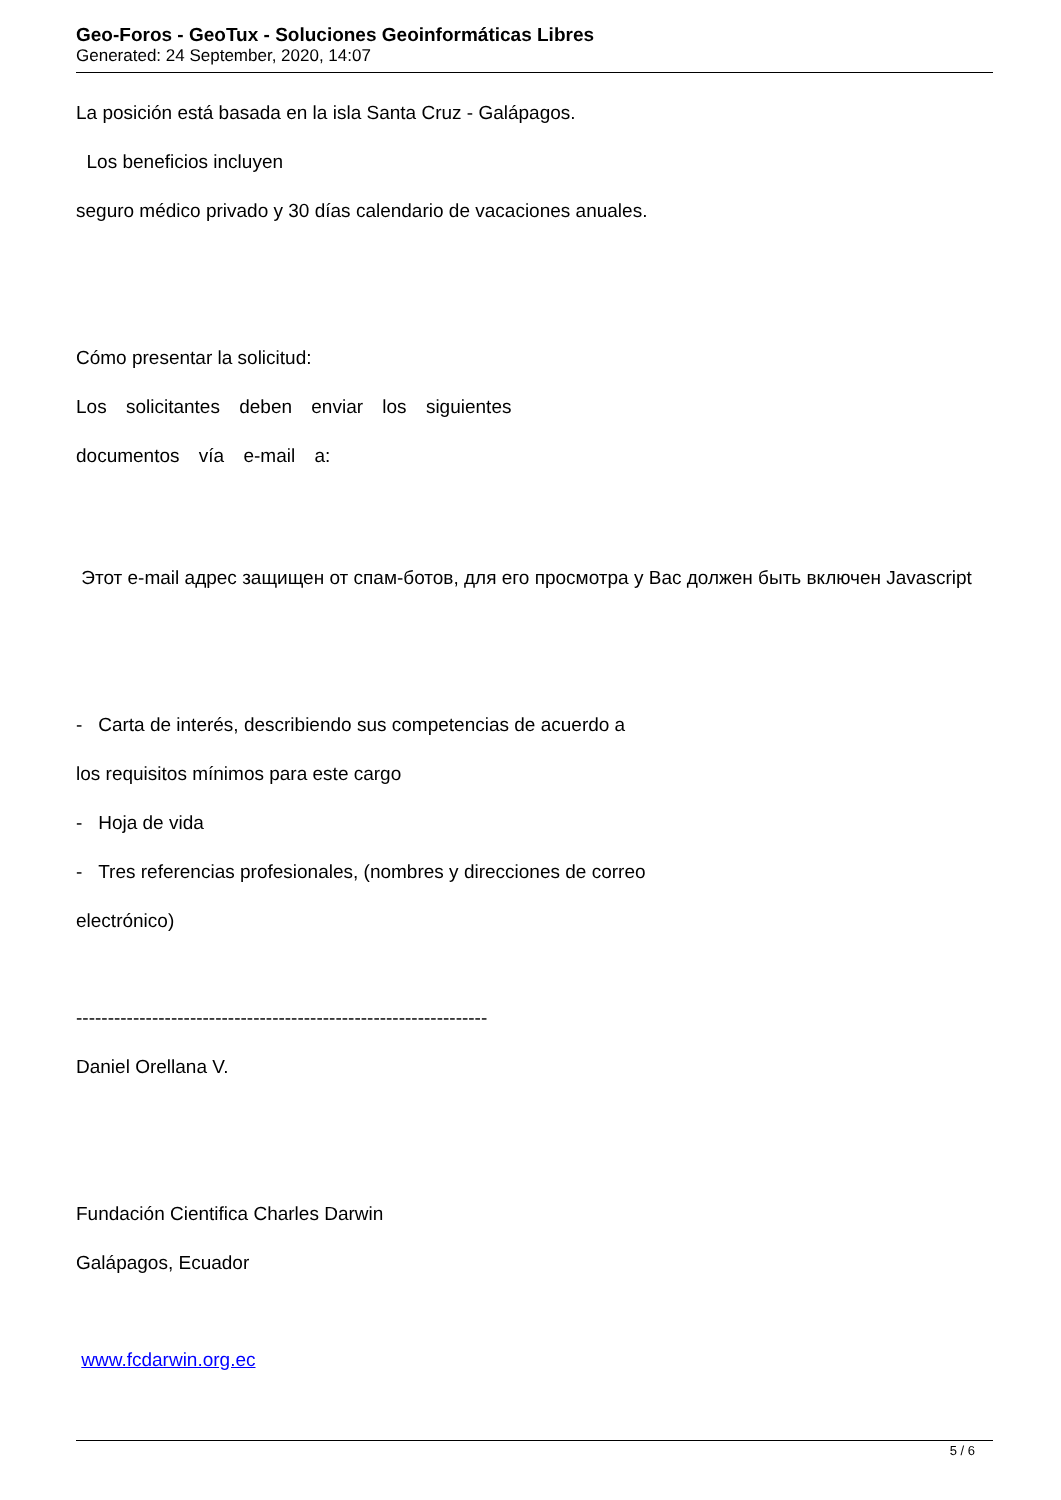Geo-Foros - GeoTux - Soluciones Geoinformáticas Libres
Generated: 24 September, 2020, 14:07
La posición está basada en la isla Santa Cruz - Galápagos.
Los beneficios incluyen
seguro médico privado y 30 días calendario de vacaciones anuales.
Cómo presentar la solicitud:
Los solicitantes deben enviar los siguientes
documentos vía e-mail a:
Этот e-mail адрес защищен от спам-ботов, для его просмотра у Вас должен быть включен Javascript
- Carta de interés, describiendo sus competencias de acuerdo a
los requisitos mínimos para este cargo
- Hoja de vida
- Tres referencias profesionales, (nombres y direcciones de correo
electrónico)
-----------------------------------------------------------------
Daniel Orellana V.
Fundación Cientifica Charles Darwin
Galápagos, Ecuador
www.fcdarwin.org.ec
5 / 6